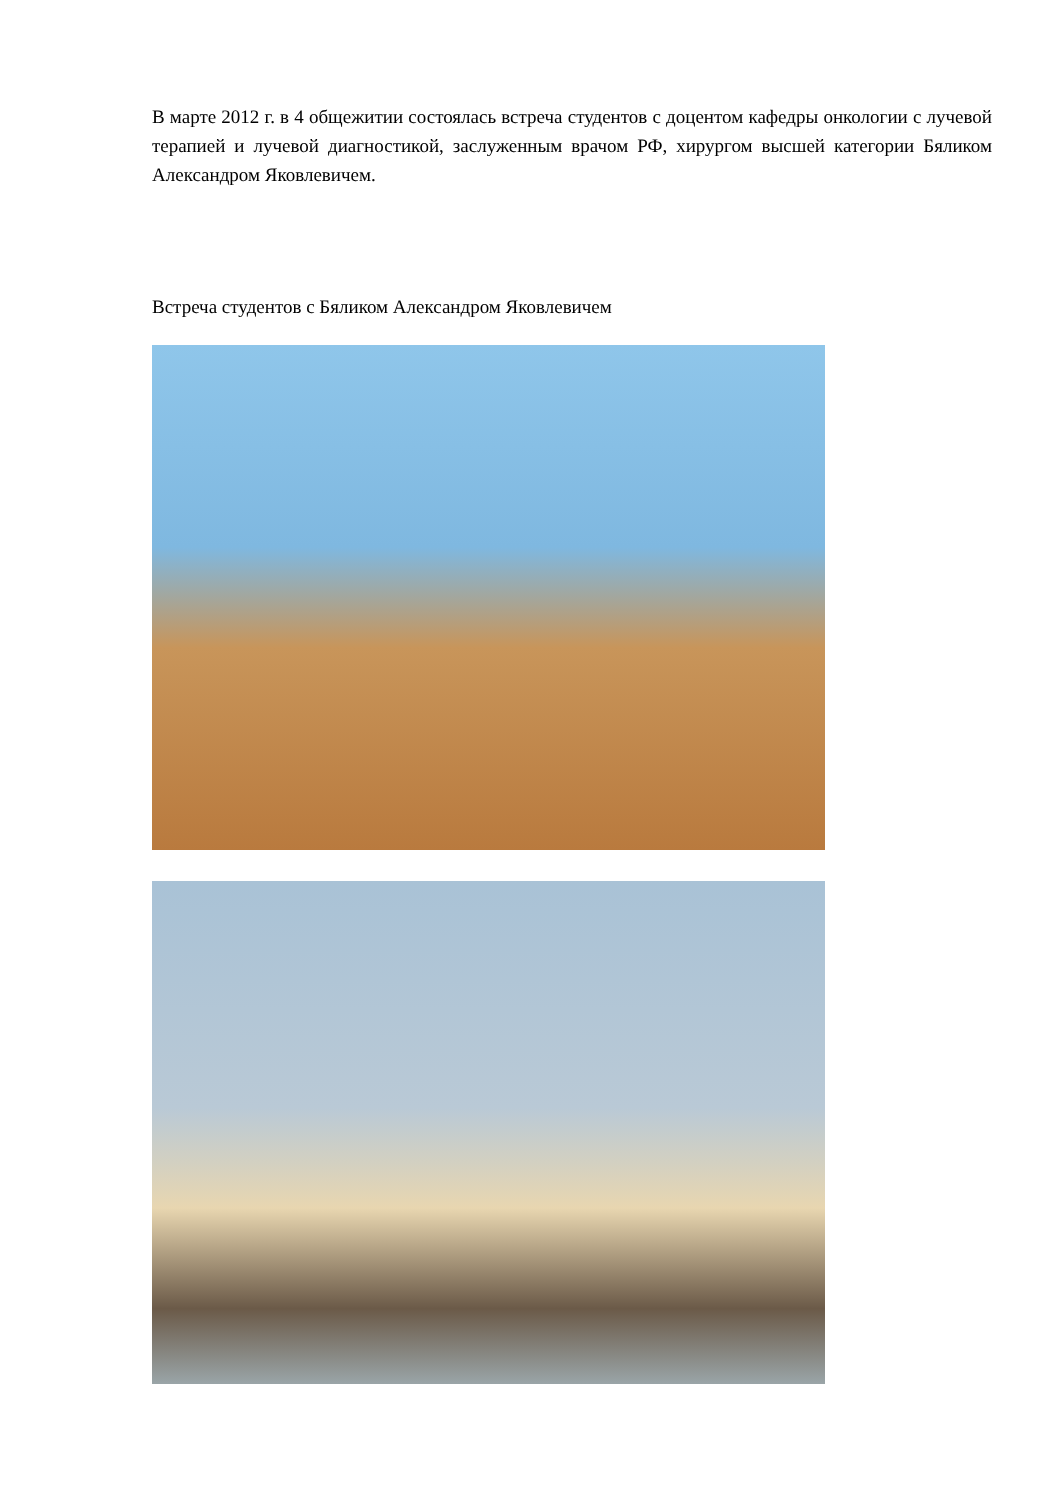В марте 2012 г. в 4 общежитии состоялась встреча студентов с доцентом кафедры онкологии с лучевой терапией и лучевой диагностикой, заслуженным врачом РФ, хирургом высшей категории Бяликом Александром Яковлевичем.
Встреча студентов с Бяликом Александром Яковлевичем